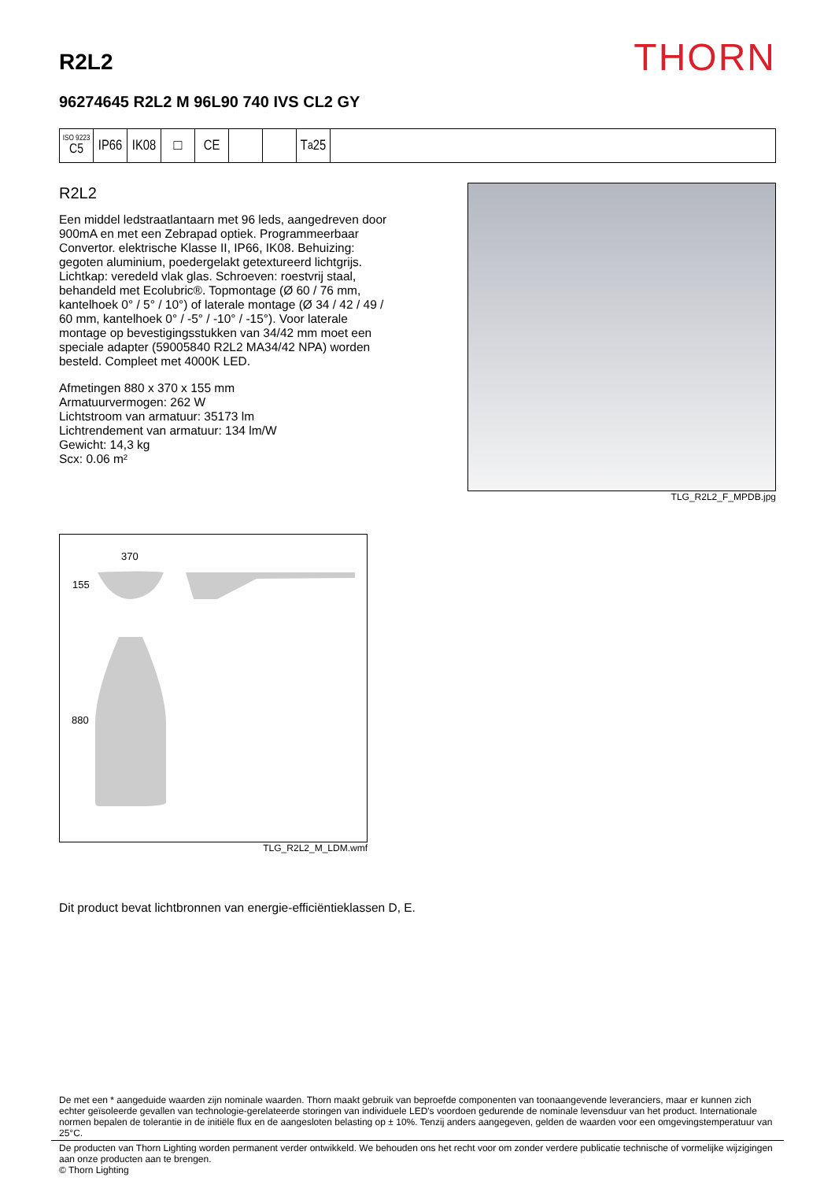R2L2
THORN
96274645 R2L2 M 96L90 740 IVS CL2 GY
ISO 9223
C5
IP66
IK08
□ CE T<sub>a</sub>25
R2L2
Een middel ledstraatlantaarn met 96 leds, aangedreven door 900mA en met een Zebrapad optiek. Programmeerbaar Convertor. elektrische Klasse II, IP66, IK08. Behuizing: gegoten aluminium, poedergelakt getextureerd lichtgrijs. Lichtkap: veredeld vlak glas. Schroeven: roestvrij staal, behandeld met Ecolubric®. Topmontage (Ø 60 / 76 mm, kantelhoek 0° / 5° / 10°) of laterale montage (Ø 34 / 42 / 49 / 60 mm, kantelhoek 0° / -5° / -10° / -15°). Voor laterale montage op bevestigingsstukken van 34/42 mm moet een speciale adapter (59005840 R2L2 MA34/42 NPA) worden besteld. Compleet met 4000K LED.
Afmetingen 880 x 370 x 155 mm
Armatuurvermogen: 262 W
Lichtstroom van armatuur: 35173 lm
Lichtrendement van armatuur: 134 lm/W
Gewicht: 14,3 kg
Scx: 0.06 m²
TLG_R2L2_F_MPDB.jpg
370
155
880
TLG_R2L2_M_LDM.wmf
Dit product bevat lichtbronnen van energie-efficiëntieklassen D, E.
De met een * aangeduide waarden zijn nominale waarden. Thorn maakt gebruik van beproefde componenten van toonaangevende leveranciers, maar er kunnen zich echter geïsoleerde gevallen van technologie-gerelateerde storingen van individuele LED's voordoen gedurende de nominale levensduur van het product. Internationale normen bepalen de tolerantie in de initiële flux en de aangesloten belasting op ± 10%. Tenzij anders aangegeven, gelden de waarden voor een omgevingstemperatuur van 25°C.
De producten van Thorn Lighting worden permanent verder ontwikkeld. We behouden ons het recht voor om zonder verdere publicatie technische of vormelijke wijzigingen aan onze producten aan te brengen.
© Thorn Lighting